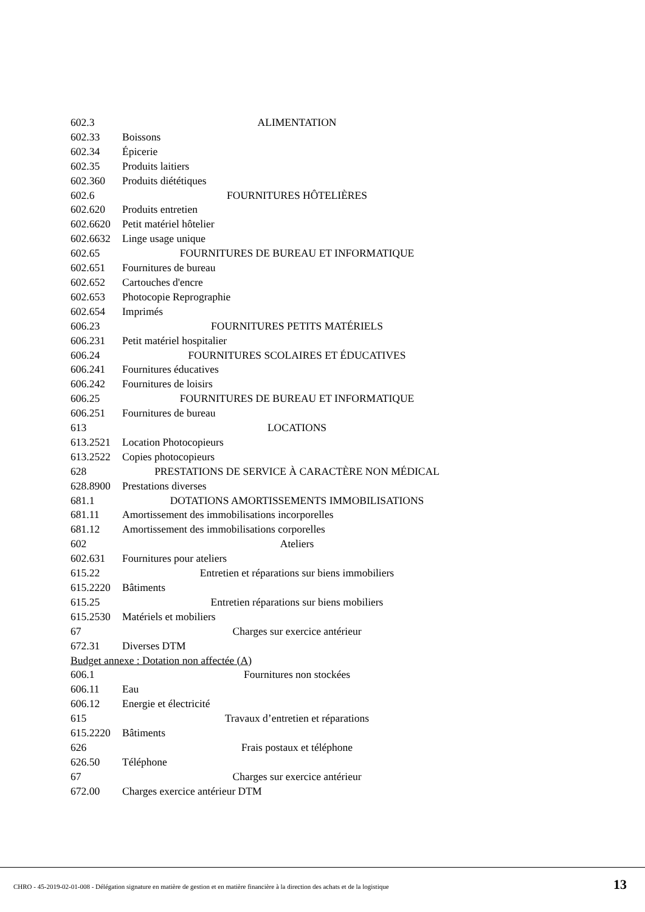602.3 ALIMENTATION
602.33 Boissons
602.34 Épicerie
602.35 Produits laitiers
602.360 Produits diététiques
602.6 FOURNITURES HÔTELIÈRES
602.620 Produits entretien
602.6620 Petit matériel hôtelier
602.6632 Linge usage unique
602.65 FOURNITURES DE BUREAU ET INFORMATIQUE
602.651 Fournitures de bureau
602.652 Cartouches d'encre
602.653 Photocopie Reprographie
602.654 Imprimés
606.23 FOURNITURES PETITS MATÉRIELS
606.231 Petit matériel hospitalier
606.24 FOURNITURES SCOLAIRES ET ÉDUCATIVES
606.241 Fournitures éducatives
606.242 Fournitures de loisirs
606.25 FOURNITURES DE BUREAU ET INFORMATIQUE
606.251 Fournitures de bureau
613 LOCATIONS
613.2521 Location Photocopieurs
613.2522 Copies photocopieurs
628 PRESTATIONS DE SERVICE À CARACTÈRE NON MÉDICAL
628.8900 Prestations diverses
681.1 DOTATIONS AMORTISSEMENTS IMMOBILISATIONS
681.11 Amortissement des immobilisations incorporelles
681.12 Amortissement des immobilisations corporelles
602 Ateliers
602.631 Fournitures pour ateliers
615.22 Entretien et réparations sur biens immobiliers
615.2220 Bâtiments
615.25 Entretien réparations sur biens mobiliers
615.2530 Matériels et mobiliers
67 Charges sur exercice antérieur
672.31 Diverses DTM
Budget annexe : Dotation non affectée (A)
606.1 Fournitures non stockées
606.11 Eau
606.12 Energie et électricité
615 Travaux d’entretien et réparations
615.2220 Bâtiments
626 Frais postaux et téléphone
626.50 Téléphone
67 Charges sur exercice antérieur
672.00 Charges exercice antérieur DTM
CHRO - 45-2019-02-01-008 - Délégation signature en matière de gestion et en matière financière à la direction des achats et de la logistique
13